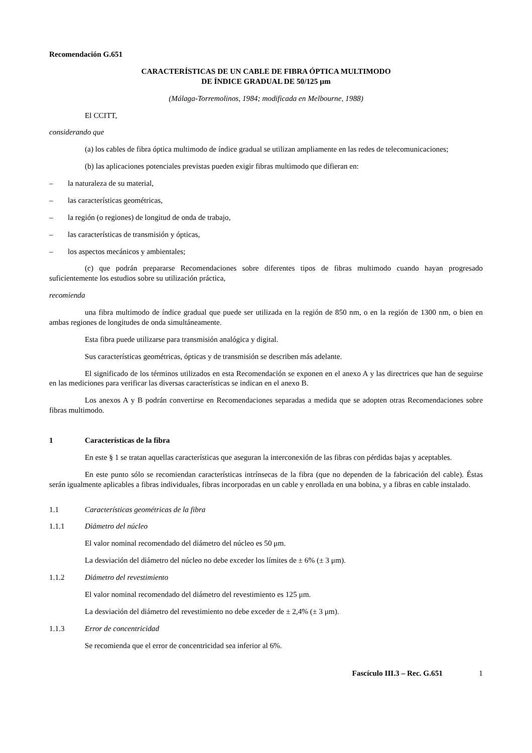Recomendación G.651
CARACTERÍSTICAS DE UN CABLE DE FIBRA ÓPTICA MULTIMODO
DE ÍNDICE GRADUAL DE 50/125 μm
(Málaga-Torremolinos, 1984; modificada en Melbourne, 1988)
El CCITT,
considerando que
(a) los cables de fibra óptica multimodo de índice gradual se utilizan ampliamente en las redes de telecomunicaciones;
(b) las aplicaciones potenciales previstas pueden exigir fibras multimodo que difieran en:
– la naturaleza de su material,
– las características geométricas,
– la región (o regiones) de longitud de onda de trabajo,
– las características de transmisión y ópticas,
– los aspectos mecánicos y ambientales;
(c) que podrán prepararse Recomendaciones sobre diferentes tipos de fibras multimodo cuando hayan progresado suficientemente los estudios sobre su utilización práctica,
recomienda
una fibra multimodo de índice gradual que puede ser utilizada en la región de 850 nm, o en la región de 1300 nm, o bien en ambas regiones de longitudes de onda simultáneamente.
Esta fibra puede utilizarse para transmisión analógica y digital.
Sus características geométricas, ópticas y de transmisión se describen más adelante.
El significado de los términos utilizados en esta Recomendación se exponen en el anexo A y las directrices que han de seguirse en las mediciones para verificar las diversas características se indican en el anexo B.
Los anexos A y B podrán convertirse en Recomendaciones separadas a medida que se adopten otras Recomendaciones sobre fibras multimodo.
1 Características de la fibra
En este § 1 se tratan aquellas características que aseguran la interconexión de las fibras con pérdidas bajas y aceptables.
En este punto sólo se recomiendan características intrínsecas de la fibra (que no dependen de la fabricación del cable). Éstas serán igualmente aplicables a fibras individuales, fibras incorporadas en un cable y enrollada en una bobina, y a fibras en cable instalado.
1.1 Características geométricas de la fibra
1.1.1 Diámetro del núcleo
El valor nominal recomendado del diámetro del núcleo es 50 μm.
La desviación del diámetro del núcleo no debe exceder los límites de ± 6% (± 3 μm).
1.1.2 Diámetro del revestimiento
El valor nominal recomendado del diámetro del revestimiento es 125 μm.
La desviación del diámetro del revestimiento no debe exceder de ± 2,4% (± 3 μm).
1.1.3 Error de concentricidad
Se recomienda que el error de concentricidad sea inferior al 6%.
Fascículo III.3 – Rec. G.651 1